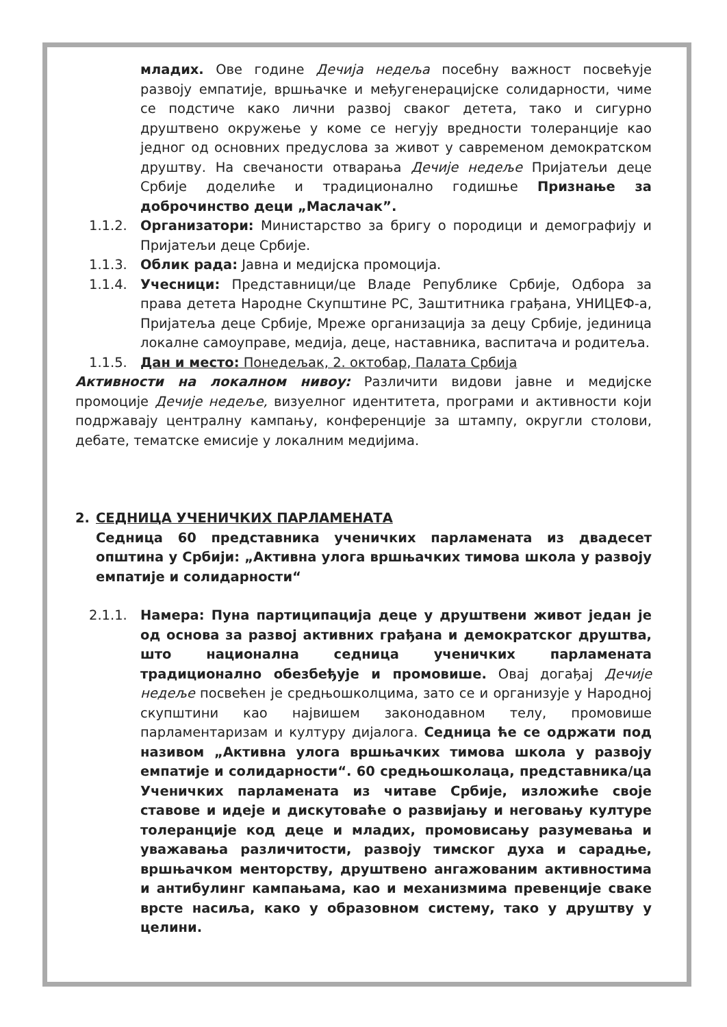младих. Ове године Дечија недеља посебну важност посвећује развоју емпатије, вршњачке и међугенерацијске солидарности, чиме се подстиче како лични развој сваког детета, тако и сигурно друштвено окружење у коме се негују вредности толеранције као једног од основних предуслова за живот у савременом демократском друштву. На свечаности отварања Дечије недеље Пријатељи деце Србије доделиће и традиционално годишње Признање за доброчинство деци „Маслачак”.
1.1.2. Организатори: Министарство за бригу о породици и демографију и Пријатељи деце Србије.
1.1.3. Облик рада: Јавна и медијска промоција.
1.1.4. Учесници: Представници/це Владе Републике Србије, Одбора за права детета Народне Скупштине РС, Заштитника грађана, УНИЦЕФ-а, Пријатеља деце Србије, Мреже организација за децу Србије, јединица локалне самоуправе, медија, деце, наставника, васпитача и родитеља.
1.1.5. Дан и место: Понедељак, 2. октобар, Палата Србија
Активности на локалном нивоу: Различити видови јавне и медијске промоције Дечије недеље, визуелног идентитета, програми и активности који подржавају централну кампању, конференције за штампу, округли столови, дебате, тематске емисије у локалним медијима.
2. СЕДНИЦА УЧЕНИЧКИХ ПАРЛАМЕНАТА
Седница 60 представника ученичких парламената из двадесет општина у Србији: „Активна улога вршњачких тимова школа у развоју емпатије и солидарности“
2.1.1. Намера: Пуна партиципација деце у друштвени живот један је од основа за развој активних грађана и демократског друштва, што национална седница ученичких парламената традиционално обезбеђује и промовише. Овај догађај Дечије недеље посвећен је средњошколцима, зато се и организује у Народној скупштини као највишем законодавном телу, промовише парламентаризам и културу дијалога. Седница ће се одржати под називом „Активна улога вршњачких тимова школа у развоју емпатије и солидарности“. 60 средњошколаца, представника/ца Ученичких парламената из читаве Србије, изложиће своје ставове и идеје и дискутоваће о развијању и неговању културе толеранције код деце и младих, промовисању разумевања и уважавања различитости, развоју тимског духа и сарадње, вршњачком менторству, друштвено ангажованим активностима и антибулинг кампањама, као и механизмима превенције сваке врсте насиља, како у образовном систему, тако у друштву у целини.